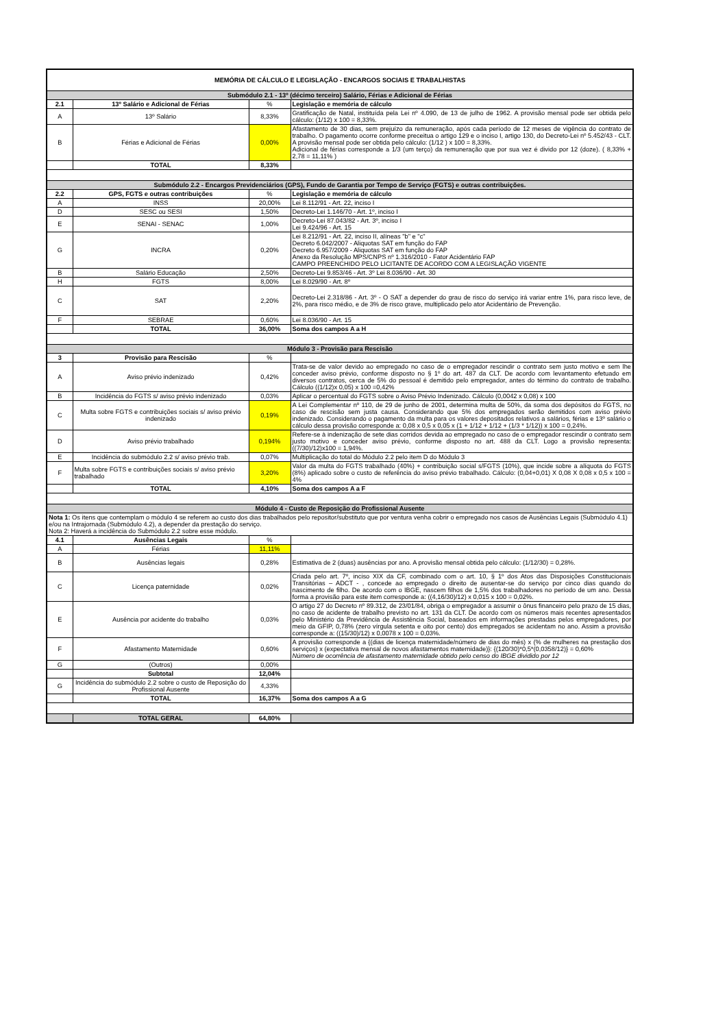| MEMÓRIA DE CÁLCULO E LEGISLAÇÃO - ENCARGOS SOCIAIS E TRABALHISTAS | | | |
| Submódulo 2.1 - 13º (décimo terceiro) Salário, Férias e Adicional de Férias | | | |
| 2.1 | 13º Salário e Adicional de Férias | % | Legislação e memória de cálculo |
| A | 13º Salário | 8,33% | Gratificação de Natal, instituída pela Lei nº 4.090, de 13 de julho de 1962. A provisão mensal pode ser obtida pelo cálculo: (1/12) x 100 = 8,33%. |
| B | Férias e Adicional de Férias | 0,00% | Afastamento de 30 dias, sem prejuízo da remuneração, após cada período de 12 meses de vigência do contrato de trabalho. O pagamento ocorre conforme preceitua o artigo 129 e o inciso I, artigo 130, do Decreto-Lei nº 5.452/43 - CLT. A provisão mensal pode ser obtida pelo cálculo: (1/12 ) x 100 = 8,33%. Adicional de férias corresponde a 1/3 (um terço) da remuneração que por sua vez é divido por 12 (doze). ( 8,33% + 2,78 = 11,11% ) |
| | TOTAL | 8,33% | |
| Submódulo 2.2 - Encargos Previdenciários (GPS), Fundo de Garantia por Tempo de Serviço (FGTS) e outras contribuições. | | | |
| 2.2 | GPS, FGTS e outras contribuições | % | Legislação e memória de cálculo |
| A | INSS | 20,00% | Lei 8.112/91 - Art. 22, inciso I |
| D | SESC ou SESI | 1,50% | Decreto-Lei 1.146/70 - Art. 1º, inciso I |
| E | SENAI - SENAC | 1,00% | Decreto-Lei 87.043/82 - Art. 3º, inciso I Lei 9.424/96 - Art. 15 |
| G | INCRA | 0,20% | Lei 8.212/91 - Art. 22, inciso II, alíneas "b" e "c" Decreto 6.042/2007 - Aliquotas SAT em função do FAP Decreto 6.957/2009 - Aliquotas SAT em função do FAP Anexo da Resolução MPS/CNPS nº 1.316/2010 - Fator Acidentário FAP CAMPO PREENCHIDO PELO LICITANTE DE ACORDO COM A LEGISLAÇÃO VIGENTE |
| B | Salário Educação | 2,50% | Decreto-Lei 9.853/46 - Art. 3º Lei 8.036/90 - Art. 30 |
| H | FGTS | 8,00% | Lei 8.029/90 - Art. 8º |
| C | SAT | 2,20% | Decreto-Lei 2.318/86 - Art. 3º - O SAT a depender do grau de risco do serviço irá variar entre 1%, para risco leve, de 2%, para risco médio, e de 3% de risco grave, multiplicado pelo ator Acidentário de Prevenção. |
| F | SEBRAE | 0,60% | Lei 8.036/90 - Art. 15 |
| | TOTAL | 36,00% | Soma dos campos A a H |
| Módulo 3 - Provisão para Rescisão | | | |
| 3 | Provisão para Rescisão | % | |
| A | Aviso prévio indenizado | 0,42% | Trata-se de valor devido ao empregado no caso de o empregador rescindir o contrato sem justo motivo e sem lhe conceder aviso prévio, conforme disposto no § 1º do art. 487 da CLT. De acordo com levantamento efetuado em diversos contratos, cerca de 5% do pessoal é demitido pelo empregador, antes do término do contrato de trabalho. Cálculo ((1/12)x 0,05) x 100 =0,42% |
| B | Incidência do FGTS s/ aviso prévio indenizado | 0,03% | Aplicar o percentual do FGTS sobre o Aviso Prévio Indenizado. Cálculo (0,0042 x 0,08) x 100 |
| C | Multa sobre FGTS e contribuições sociais s/ aviso prévio indenizado | 0,19% | A Lei Complementar nº 110, de 29 de junho de 2001, determina multa de 50%, da soma dos depósitos do FGTS, no caso de rescisão sem justa causa. Considerando que 5% dos empregados serão demitidos com aviso prévio indenizado. Considerando o pagamento da multa para os valores depositados relativos a salários, férias e 13º salário o cálculo dessa provisão corresponde a: 0,08 x 0,5 x 0,05 x (1 + 1/12 + 1/12 + (1/3 * 1/12)) x 100 = 0,24%. |
| D | Aviso prévio trabalhado | 0,194% | Refere-se à indenização de sete dias corridos devida ao empregado no caso de o empregador rescindir o contrato sem justo motivo e conceder aviso prévio, conforme disposto no art. 488 da CLT. Logo a provisão representa: ((7/30)/12)x100 = 1,94%. |
| E | Incidência do submódulo 2.2 s/ aviso prévio trab. | 0,07% | Multiplicação do total do Módulo 2.2 pelo item D do Módulo 3 |
| F | Multa sobre FGTS e contribuições sociais s/ aviso prévio trabalhado | 3,20% | Valor da multa do FGTS trabalhado (40%) + contribuição social s/FGTS (10%), que incide sobre a alíquota do FGTS (8%) aplicado sobre o custo de referência do aviso prévio trabalhado. Cálculo: (0,04+0,01) X 0,08 X 0,08 x 0,5 x 100 = 4% |
| | TOTAL | 4,10% | Soma dos campos A a F |
| Módulo 4 - Custo de Reposição do Profissional Ausente | | | |
| Nota 1: Os itens que contemplam o módulo 4 se referem ao custo dos dias trabalhados pelo repositor/substituto que por ventura venha cobrir o empregado nos casos de Ausências Legais (Submódulo 4.1) e/ou na Intrajornada (Submódulo 4.2), a depender da prestação do serviço. Nota 2: Haverá a incidência do Submódulo 2.2 sobre esse módulo. | | | |
| 4.1 | Ausências Legais | % | |
| A | Férias | 11,11% | |
| B | Ausências legais | 0,28% | Estimativa de 2 (duas) ausências por ano. A provisão mensal obtida pelo cálculo: (1/12/30) = 0,28%. |
| C | Licença paternidade | 0,02% | Criada pelo art. 7º, inciso XIX da CF, combinado com o art. 10, § 1º dos Atos das Disposições Constitucionais Transitórias – ADCT - , concede ao empregado o direito de ausentar-se do serviço por cinco dias quando do nascimento de filho. De acordo com o IBGE, nascem filhos de 1,5% dos trabalhadores no período de um ano. Dessa forma a provisão para este item corresponde a: ((4,16/30)/12) x 0,015 x 100 = 0,02%. |
| E | Ausência por acidente do trabalho | 0,03% | O artigo 27 do Decreto nº 89.312, de 23/01/84, obriga o empregador a assumir o ônus financeiro pelo prazo de 15 dias, no caso de acidente de trabalho previsto no art. 131 da CLT. De acordo com os números mais recentes apresentados pelo Ministério da Previdência de Assistência Social, baseados em informações prestadas pelos empregadores, por meio da GFIP, 0,78% (zero vírgula setenta e oito por cento) dos empregados se acidentam no ano. Assim a provisão corresponde a: ((15/30)/12) x 0,0078 x 100 = 0,03%. |
| F | Afastamento Maternidade | 0,60% | A provisão corresponde a {(dias de licença maternidade/número de dias do mês) x (% de mulheres na prestação dos serviços) x (expectativa mensal de novos afastamentos maternidade)}: {(120/30)*0,5*(0,0358/12)} = 0,60% Número de ocorrência de afastamento maternidade obtido pelo censo do IBGE dividido por 12 |
| G | (Outros) | 0,00% | |
| | Subtotal | 12,04% | |
| G | Incidência do submódulo 2.2 sobre o custo de Reposição do Profissional Ausente | 4,33% | |
| | TOTAL | 16,37% | Soma dos campos A a G |
| | TOTAL GERAL | 64,80% | |